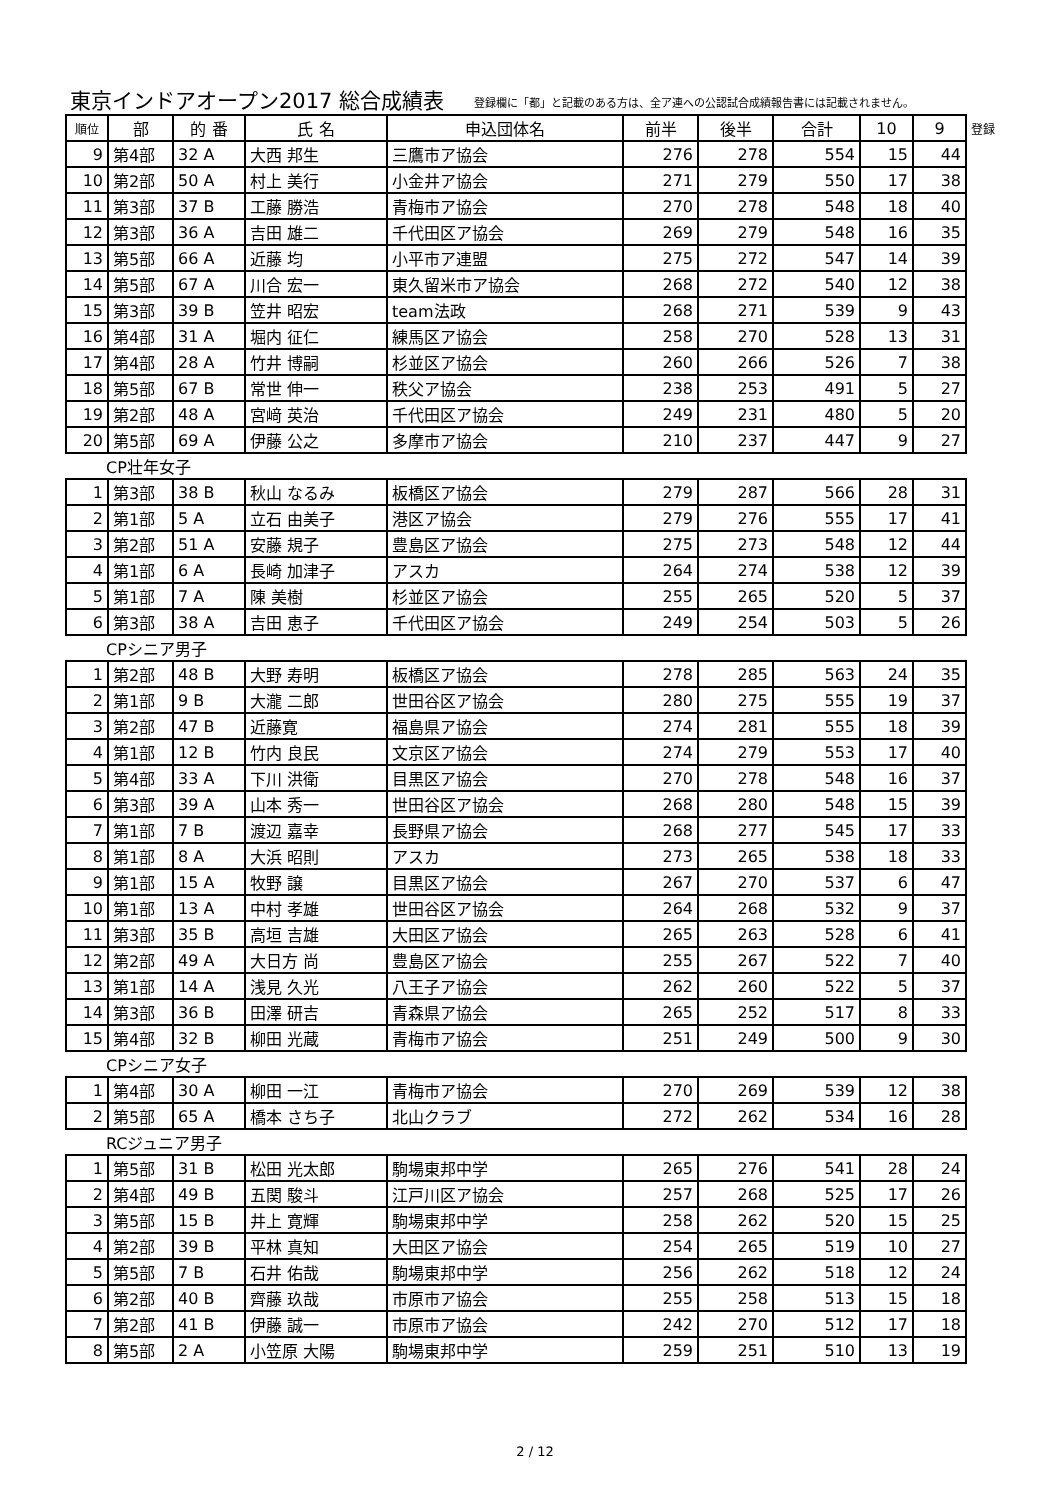東京インドアオープン2017 総合成績表
登録欄に「都」と記載のある方は、全ア連への公認試合成績報告書には記載されません。
| 順位 | 部 | 的 番 | 氏 名 | 申込団体名 | 前半 | 後半 | 合計 | 10 | 9 | 登録 |
| --- | --- | --- | --- | --- | --- | --- | --- | --- | --- | --- |
| 9 | 第4部 | 32 A | 大西 邦生 | 三鷹市ア協会 | 276 | 278 | 554 | 15 | 44 | |
| 10 | 第2部 | 50 A | 村上 美行 | 小金井ア協会 | 271 | 279 | 550 | 17 | 38 | |
| 11 | 第3部 | 37 B | 工藤 勝浩 | 青梅市ア協会 | 270 | 278 | 548 | 18 | 40 | |
| 12 | 第3部 | 36 A | 吉田 雄二 | 千代田区ア協会 | 269 | 279 | 548 | 16 | 35 | |
| 13 | 第5部 | 66 A | 近藤 均 | 小平市ア連盟 | 275 | 272 | 547 | 14 | 39 | |
| 14 | 第5部 | 67 A | 川合 宏一 | 東久留米市ア協会 | 268 | 272 | 540 | 12 | 38 | |
| 15 | 第3部 | 39 B | 笠井 昭宏 | team法政 | 268 | 271 | 539 | 9 | 43 | |
| 16 | 第4部 | 31 A | 堀内 征仁 | 練馬区ア協会 | 258 | 270 | 528 | 13 | 31 | |
| 17 | 第4部 | 28 A | 竹井 博嗣 | 杉並区ア協会 | 260 | 266 | 526 | 7 | 38 | |
| 18 | 第5部 | 67 B | 常世 伸一 | 秩父ア協会 | 238 | 253 | 491 | 5 | 27 | |
| 19 | 第2部 | 48 A | 宮﨑 英治 | 千代田区ア協会 | 249 | 231 | 480 | 5 | 20 | |
| 20 | 第5部 | 69 A | 伊藤 公之 | 多摩市ア協会 | 210 | 237 | 447 | 9 | 27 | |
| CP壮年女子 | | | | | | | | | | |
| 1 | 第3部 | 38 B | 秋山 なるみ | 板橋区ア協会 | 279 | 287 | 566 | 28 | 31 | |
| 2 | 第1部 | 5 A | 立石 由美子 | 港区ア協会 | 279 | 276 | 555 | 17 | 41 | |
| 3 | 第2部 | 51 A | 安藤 規子 | 豊島区ア協会 | 275 | 273 | 548 | 12 | 44 | |
| 4 | 第1部 | 6 A | 長崎 加津子 | アスカ | 264 | 274 | 538 | 12 | 39 | |
| 5 | 第1部 | 7 A | 陳 美樹 | 杉並区ア協会 | 255 | 265 | 520 | 5 | 37 | |
| 6 | 第3部 | 38 A | 吉田 恵子 | 千代田区ア協会 | 249 | 254 | 503 | 5 | 26 | |
| CPシニア男子 | | | | | | | | | | |
| 1 | 第2部 | 48 B | 大野 寿明 | 板橋区ア協会 | 278 | 285 | 563 | 24 | 35 | |
| 2 | 第1部 | 9 B | 大瀧 二郎 | 世田谷区ア協会 | 280 | 275 | 555 | 19 | 37 | |
| 3 | 第2部 | 47 B | 近藤寛 | 福島県ア協会 | 274 | 281 | 555 | 18 | 39 | |
| 4 | 第1部 | 12 B | 竹内 良民 | 文京区ア協会 | 274 | 279 | 553 | 17 | 40 | |
| 5 | 第4部 | 33 A | 下川 洪衛 | 目黒区ア協会 | 270 | 278 | 548 | 16 | 37 | |
| 6 | 第3部 | 39 A | 山本 秀一 | 世田谷区ア協会 | 268 | 280 | 548 | 15 | 39 | |
| 7 | 第1部 | 7 B | 渡辺 嘉幸 | 長野県ア協会 | 268 | 277 | 545 | 17 | 33 | |
| 8 | 第1部 | 8 A | 大浜 昭則 | アスカ | 273 | 265 | 538 | 18 | 33 | |
| 9 | 第1部 | 15 A | 牧野 譲 | 目黒区ア協会 | 267 | 270 | 537 | 6 | 47 | |
| 10 | 第1部 | 13 A | 中村 孝雄 | 世田谷区ア協会 | 264 | 268 | 532 | 9 | 37 | |
| 11 | 第3部 | 35 B | 高垣 吉雄 | 大田区ア協会 | 265 | 263 | 528 | 6 | 41 | |
| 12 | 第2部 | 49 A | 大日方 尚 | 豊島区ア協会 | 255 | 267 | 522 | 7 | 40 | |
| 13 | 第1部 | 14 A | 浅見 久光 | 八王子ア協会 | 262 | 260 | 522 | 5 | 37 | |
| 14 | 第3部 | 36 B | 田澤 研吉 | 青森県ア協会 | 265 | 252 | 517 | 8 | 33 | |
| 15 | 第4部 | 32 B | 柳田 光蔵 | 青梅市ア協会 | 251 | 249 | 500 | 9 | 30 | |
| CPシニア女子 | | | | | | | | | | |
| 1 | 第4部 | 30 A | 柳田 一江 | 青梅市ア協会 | 270 | 269 | 539 | 12 | 38 | |
| 2 | 第5部 | 65 A | 橋本 さち子 | 北山クラブ | 272 | 262 | 534 | 16 | 28 | |
| RCジュニア男子 | | | | | | | | | | |
| 1 | 第5部 | 31 B | 松田 光太郎 | 駒場東邦中学 | 265 | 276 | 541 | 28 | 24 | |
| 2 | 第4部 | 49 B | 五関 駿斗 | 江戸川区ア協会 | 257 | 268 | 525 | 17 | 26 | |
| 3 | 第5部 | 15 B | 井上 寛輝 | 駒場東邦中学 | 258 | 262 | 520 | 15 | 25 | |
| 4 | 第2部 | 39 B | 平林 真知 | 大田区ア協会 | 254 | 265 | 519 | 10 | 27 | |
| 5 | 第5部 | 7 B | 石井 佑哉 | 駒場東邦中学 | 256 | 262 | 518 | 12 | 24 | |
| 6 | 第2部 | 40 B | 齊藤 玖哉 | 市原市ア協会 | 255 | 258 | 513 | 15 | 18 | |
| 7 | 第2部 | 41 B | 伊藤 誠一 | 市原市ア協会 | 242 | 270 | 512 | 17 | 18 | |
| 8 | 第5部 | 2 A | 小笠原 大陽 | 駒場東邦中学 | 259 | 251 | 510 | 13 | 19 | |
2 / 12